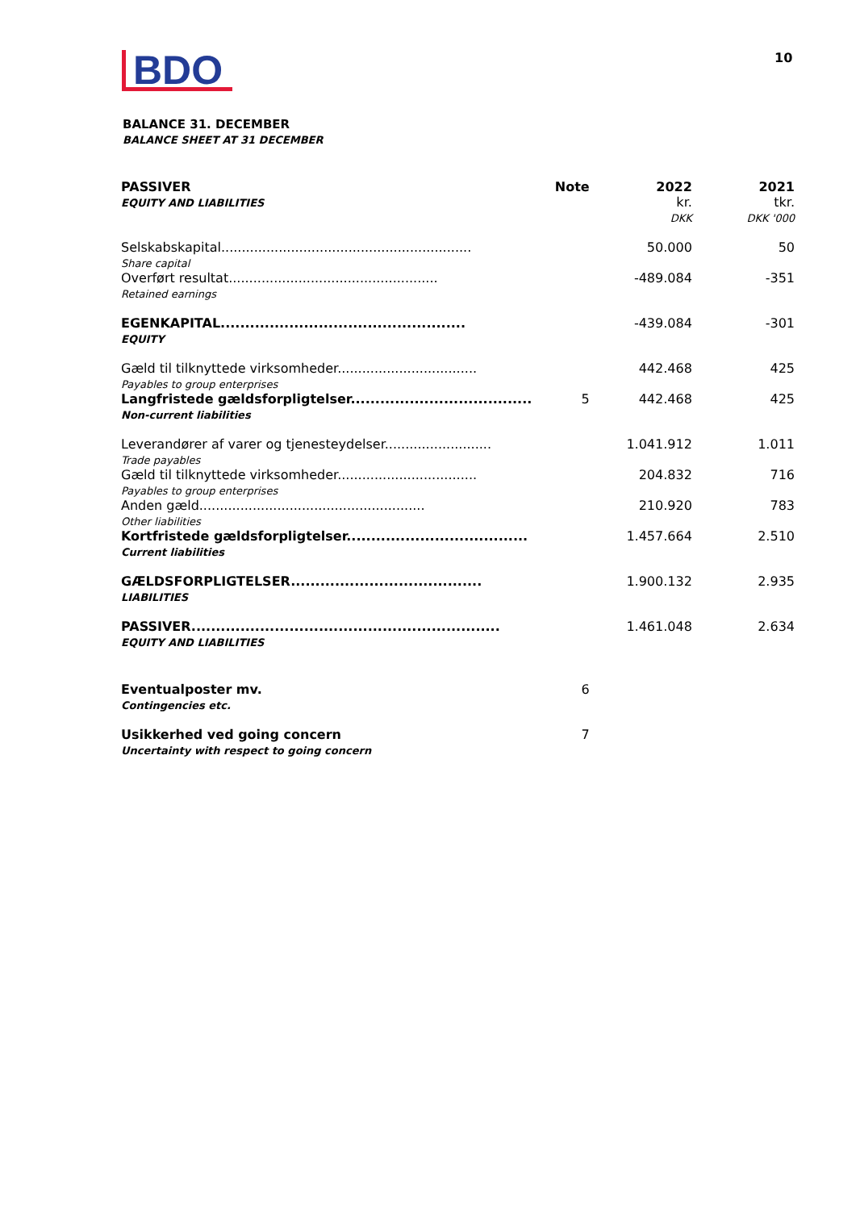BDO
10
BALANCE 31. DECEMBER
BALANCE SHEET AT 31 DECEMBER
| PASSIVER EQUITY AND LIABILITIES | Note | 2022 kr. DKK | 2021 tkr. DKK '000 |
| --- | --- | --- | --- |
| Selskabskapital............................................................. Share capital | | 50.000 | 50 |
| Overført resultat................................................... Retained earnings | | -489.084 | -351 |
| EGENKAPITAL.................................................. EQUITY | | -439.084 | -301 |
| Gæld til tilknyttede virksomheder.................................. Payables to group enterprises | | 442.468 | 425 |
| Langfristede gældsforpligtelser..................................... Non-current liabilities | 5 | 442.468 | 425 |
| Leverandører af varer og tjenesteydelser.......................... Trade payables | | 1.041.912 | 1.011 |
| Gæld til tilknyttede virksomheder.................................. Payables to group enterprises | | 204.832 | 716 |
| Anden gæld....................................................... Other liabilities | | 210.920 | 783 |
| Kortfristede gældsforpligtelser..................................... Current liabilities | | 1.457.664 | 2.510 |
| GÆLDSFORPLIGTELSER....................................... LIABILITIES | | 1.900.132 | 2.935 |
| PASSIVER............................................................... EQUITY AND LIABILITIES | | 1.461.048 | 2.634 |
| Eventualposter mv. Contingencies etc. | 6 | | |
| Usikkerhed ved going concern Uncertainty with respect to going concern | 7 | | |